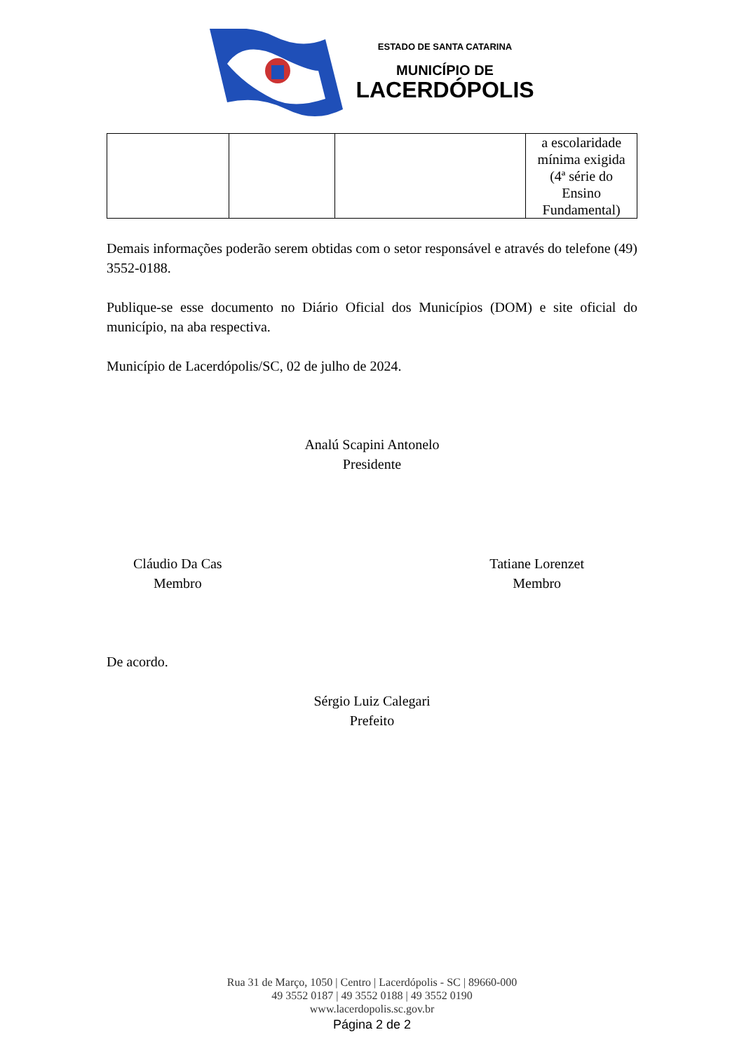ESTADO DE SANTA CATARINA
MUNICÍPIO DE
LACERDÓPOLIS
| | | | a escolaridade mínima exigida (4ª série do Ensino Fundamental) |
Demais informações poderão serem obtidas com o setor responsável e através do telefone (49) 3552-0188.
Publique-se esse documento no Diário Oficial dos Municípios (DOM) e site oficial do município, na aba respectiva.
Município de Lacerdópolis/SC, 02 de julho de 2024.
Analú Scapini Antonelo
Presidente
Cláudio Da Cas
Membro
Tatiane Lorenzet
Membro
De acordo.
Sérgio Luiz Calegari
Prefeito
Rua 31 de Março, 1050 | Centro | Lacerdópolis - SC | 89660-000
49 3552 0187 | 49 3552 0188 | 49 3552 0190
www.lacerdopolis.sc.gov.br
Página 2 de 2